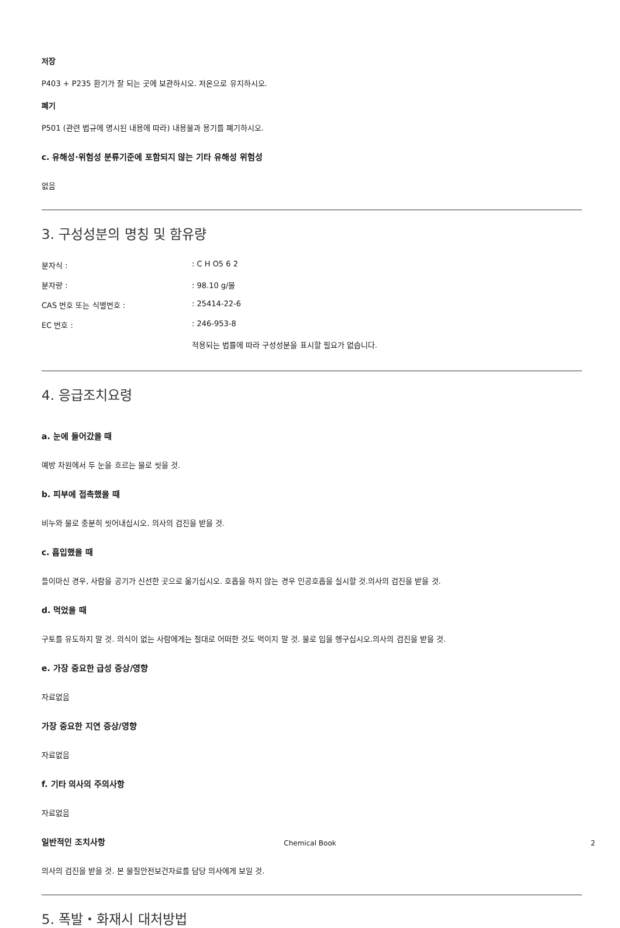저장
P403 + P235 환기가 잘 되는 곳에 보관하시오. 저온으로 유지하시오.
폐기
P501 (관련 법규에 명시된 내용에 따라) 내용물과 용기를 폐기하시오.
c. 유해성·위험성 분류기준에 포함되지 않는 기타 유해성 위험성
없음
3. 구성성분의 명칭 및 함유량
| 분자식 : | : C H O5 6 2 |
| 분자량 : | : 98.10 g/몰 |
| CAS 번호 또는 식별번호 : | : 25414-22-6 |
| EC 번호 : | : 246-953-8 |
| | 적용되는 법률에 따라 구성성분을 표시할 필요가 없습니다. |
4. 응급조치요령
a. 눈에 들어갔을 때
예방 차원에서 두 눈을 흐르는 물로 씻을 것.
b. 피부에 접촉했을 때
비누와 물로 충분히 씻어내십시오. 의사의 검진을 받을 것.
c. 흡입했을 때
들이마신 경우, 사람을 공기가 신선한 곳으로 옮기십시오. 호흡을 하지 않는 경우 인공호흡을 실시할 것.의사의 검진을 받을 것.
d. 먹었을 때
구토를 유도하지 말 것. 의식이 없는 사람에게는 절대로 어떠한 것도 먹이지 말 것. 물로 입을 헹구십시오.의사의 검진을 받을 것.
e. 가장 중요한 급성 증상/영향
자료없음
가장 중요한 지연 증상/영향
자료없음
f. 기타 의사의 주의사항
자료없음
일반적인 조치사항
의사의 검진을 받을 것. 본 물질안전보건자료를 담당 의사에게 보일 것.
5. 폭발・화재시 대처방법
Chemical Book 2